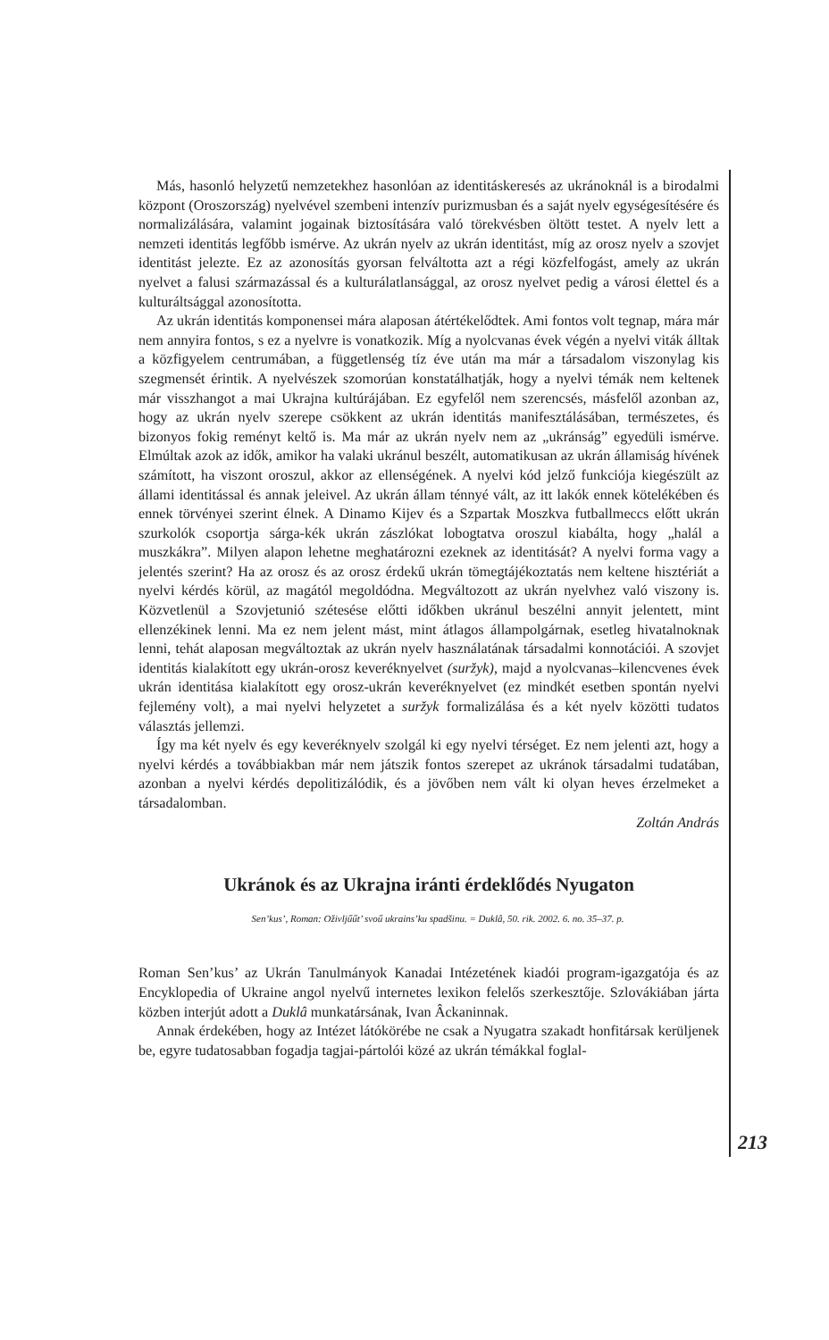Más, hasonló helyzetű nemzetekhez hasonlóan az identitáskeresés az ukránoknál is a birodalmi központ (Oroszország) nyelvével szembeni intenzív purizmusban és a saját nyelv egységesítésére és normalizálására, valamint jogainak biztosítására való törekvésben öltött testet. A nyelv lett a nemzeti identitás legfőbb ismérve. Az ukrán nyelv az ukrán identitást, míg az orosz nyelv a szovjet identitást jelezte. Ez az azonosítás gyorsan felváltotta azt a régi közfelfogást, amely az ukrán nyelvet a falusi származással és a kulturálatlansággal, az orosz nyelvet pedig a városi élettel és a kulturáltsággal azonosította.
Az ukrán identitás komponensei mára alaposan átértékelődtek. Ami fontos volt tegnap, mára már nem annyira fontos, s ez a nyelvre is vonatkozik. Míg a nyolcvanas évek végén a nyelvi viták álltak a közfigyelem centrumában, a függetlenség tíz éve után ma már a társadalom viszonylag kis szegmensét érintik. A nyelvészek szomorúan konstatálhatják, hogy a nyelvi témák nem keltenek már visszhangot a mai Ukrajna kultúrájában. Ez egyfelől nem szerencsés, másfelől azonban az, hogy az ukrán nyelv szerepe csökkent az ukrán identitás manifesztálásában, természetes, és bizonyos fokig reményt keltő is. Ma már az ukrán nyelv nem az „ukránság” egyedüli ismérve. Elmúltak azok az idők, amikor ha valaki ukránul beszélt, automatikusan az ukrán államiság hívének számított, ha viszont oroszul, akkor az ellenségének. A nyelvi kód jelző funkciója kiegészült az állami identitással és annak jeleivel. Az ukrán állam ténnyé vált, az itt lakók ennek kötelékében és ennek törvényei szerint élnek. A Dinamo Kijev és a Szpartak Moszkva futballmeccs előtt ukrán szurkolók csoportja sárga-kék ukrán zászlókat lobogtatva oroszul kiabálta, hogy „halál a muszkákra”. Milyen alapon lehetne meghatározni ezeknek az identitását? A nyelvi forma vagy a jelentés szerint? Ha az orosz és az orosz érdekű ukrán tömegtájékoztatás nem keltene hisztériát a nyelvi kérdés körül, az magától megoldódna. Megváltozott az ukrán nyelvhez való viszony is. Közvetlenül a Szovjetunió szétesése előtti időkben ukránul beszélni annyit jelentett, mint ellenzékinek lenni. Ma ez nem jelent mást, mint átlagos állampolgárnak, esetleg hivatalnoknak lenni, tehát alaposan megváltoztak az ukrán nyelv használatának társadalmi konnotációi. A szovjet identitás kialakított egy ukrán-orosz keveréknyelvet (suržyk), majd a nyolcvanas–kilencvenes évek ukrán identitása kialakított egy orosz-ukrán keveréknyelvet (ez mindkét esetben spontán nyelvi fejlemény volt), a mai nyelvi helyzetet a suržyk formalizálása és a két nyelv közötti tudatos választás jellemzi.
Így ma két nyelv és egy keveréknyelv szolgál ki egy nyelvi térséget. Ez nem jelenti azt, hogy a nyelvi kérdés a továbbiakban már nem játszik fontos szerepet az ukránok társadalmi tudatában, azonban a nyelvi kérdés depolitizálódik, és a jövőben nem vált ki olyan heves érzelmeket a társadalomban.
Zoltán András
Ukránok és az Ukrajna iránti érdeklődés Nyugaton
Sen’kus’, Roman: Oživljűűt’ svoű ukrains’ku spadšinu. = Duklâ, 50. rik. 2002. 6. no. 35–37. p.
Roman Sen’kus’ az Ukrán Tanulmányok Kanadai Intézetének kiadói program-igazgatója és az Encyklopedia of Ukraine angol nyelvű internetes lexikon felelős szerkesztője. Szlovákiában járta közben interjút adott a Duklâ munkatársának, Ivan Âckaninnak.
Annak érdekében, hogy az Intézet látókörébe ne csak a Nyugatra szakadt honfitársak kerüljenek be, egyre tudatosabban fogadja tagjai-pártolói közé az ukrán témákkal foglal-
213